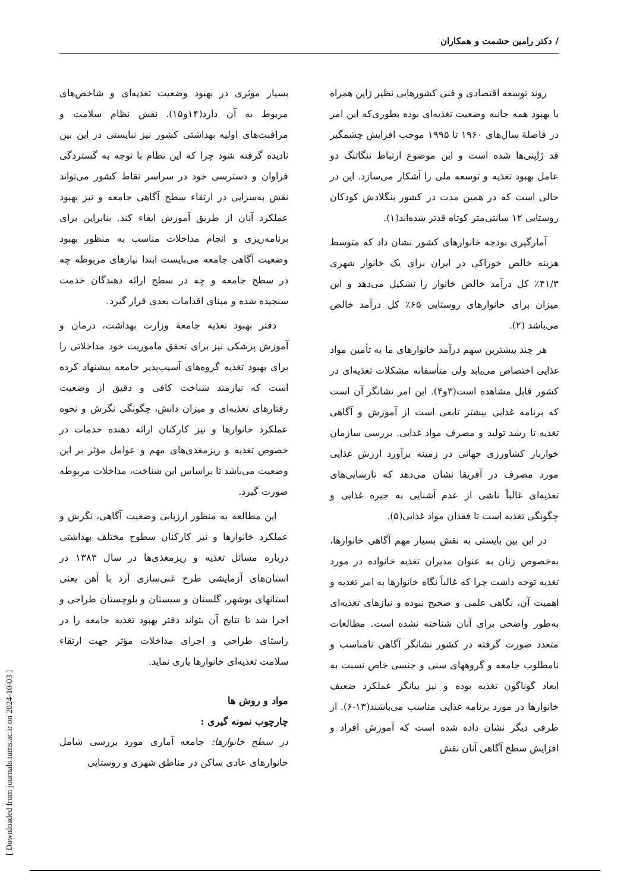/ دکتر رامین حشمت و همکاران
روند توسعه اقتصادی و فنی کشورهایی نظیر ژاپن همراه با بهبود همه جانبه وضعیت تغذیه‌ای بوده بطوری‌که این امر در فاصلهٔ سال‌های ۱۹۶۰ تا ۱۹۹۵ موجب افزایش چشمگیر قد ژاپنی‌ها شده است و این موضوع ارتباط تنگاتنگ دو عامل بهبود تغذیه و توسعه ملی را آشکار می‌سازد. این در حالی است که در همین مدت در کشور بنگلادش کودکان روستایی ۱۲ سانتی‌متر کوتاه قدتر شده‌اند(۱).
آمارگیری بودجه خانوارهای کشور نشان داد که متوسط هزینه خالص خوراکی در ایران برای یک خانوار شهری ۴۱/۳٪ کل درآمد خالص خانوار را تشکیل می‌دهد و این میزان برای خانوارهای روستایی ۶۵٪ کل درآمد خالص می‌باشد (۲).
هر چند بیشترین سهم درآمد خانوارهای ما به تأمین مواد غذایی اختصاص می‌یابد ولی متأسفانه مشکلات تغذیه‌ای در کشور قابل مشاهده است(۳و۴). این امر نشانگر آن است که برنامه غذایی بیشتر تابعی است از آموزش و آگاهی تغذیه تا رشد تولید و مصرف مواد غذایی. بررسی سازمان خواربار کشاورزی جهانی در زمینه برآورد ارزش غذایی مورد مصرف در آفریقا نشان می‌دهد که نارسایی‌های تغذیه‌ای غالباً ناشی از عدم آشنایی به جیره غذایی و چگونگی تغذیه است تا فقدان مواد غذایی(۵).
در این بین بایستی به نقش بسیار مهم آگاهی خانوارها، به‌خصوص زنان به عنوان مدیران تغذیه خانواده در مورد تغذیه توجه داشت چرا که غالباً نگاه خانوارها به امر تغذیه و اهمیت آن، نگاهی علمی و صحیح نبوده و نیازهای تغذیه‌ای به‌طور واضحی برای آنان شناخته نشده است. مطالعات متعدد صورت گرفته در کشور نشانگر آگاهی نامناسب و نامطلوب جامعه و گروههای سنی و جنسی خاص نسبت به ابعاد گوناگون تغذیه بوده و نیز بیانگر عملکرد ضعیف خانوارها در مورد برنامه غذایی مناسب می‌باشند(۱۳-۶). از طرفی دیگر نشان داده شده است که آموزش افراد و افزایش سطح آگاهی آنان نقش
بسیار موثری در بهبود وضعیت تغذیه‌ای و شاخص‌های مربوط به آن دارد(۱۴و۱۵). نقش نظام سلامت و مراقبت‌های اولیه بهداشتی کشور نیز نبایستی در این بین نادیده گرفته شود چرا که این نظام با توجه به گستردگی فراوان و دسترسی خود در سراسر نقاط کشور می‌تواند نقش به‌سزایی در ارتقاء سطح آگاهی جامعه و نیز بهبود عملکرد آنان از طریق آموزش ایفاء کند. بنابراین برای برنامه‌ریزی و انجام مداخلات مناسب به منظور بهبود وضعیت آگاهی جامعه می‌بایست ابتدا نیازهای مربوطه چه در سطح جامعه و چه در سطح ارائه دهندگان خدمت سنجیده شده و مبنای اقدامات بعدی قرار گیرد.
دفتر بهبود تغذیه جامعهٔ وزارت بهداشت، درمان و آموزش پزشکی نیز برای تحقق ماموریت خود مداخلاتی را برای بهبود تغذیه گروه‌های آسیب‌پذیر جامعه پیشنهاد کرده است که نیازمند شناخت کافی و دقیق از وضعیت رفتارهای تغذیه‌ای و میزان دانش، چگونگی نگرش و نحوه عملکرد خانوارها و نیز کارکنان ارائه دهنده خدمات در خصوص تغذیه و ریزمغذی‌های مهم و عوامل مؤثر بر این وضعیت می‌باشد تا براساس این شناخت، مداخلات مربوطه صورت گیرد.
این مطالعه به منظور ارزیابی وضعیت آگاهی، نگرش و عملکرد خانوارها و نیز کارکنان سطوح مختلف بهداشتی درباره مسائل تغذیه و ریزمغذی‌ها در سال ۱۳۸۳ در استان‌های آزمایشی طرح غنی‌سازی آرد با آهن یعنی استانهای بوشهر، گلستان و سیستان و بلوچستان طراحی و اجرا شد تا نتایج آن بتواند دفتر بهبود تغذیه جامعه را در راستای طراحی و اجرای مداخلات مؤثر جهت ارتقاء سلامت تغذیه‌ای خانوارها یاری نماید.
مواد و روش ها
چارچوب نمونه گیری :
در سطح خانوارها: جامعه آماری مورد بررسی شامل خانوارهای عادی ساکن در مناطق شهری و روستایی
[ Downloaded from journals.tums.ac.ir on 2024-10-03 ]